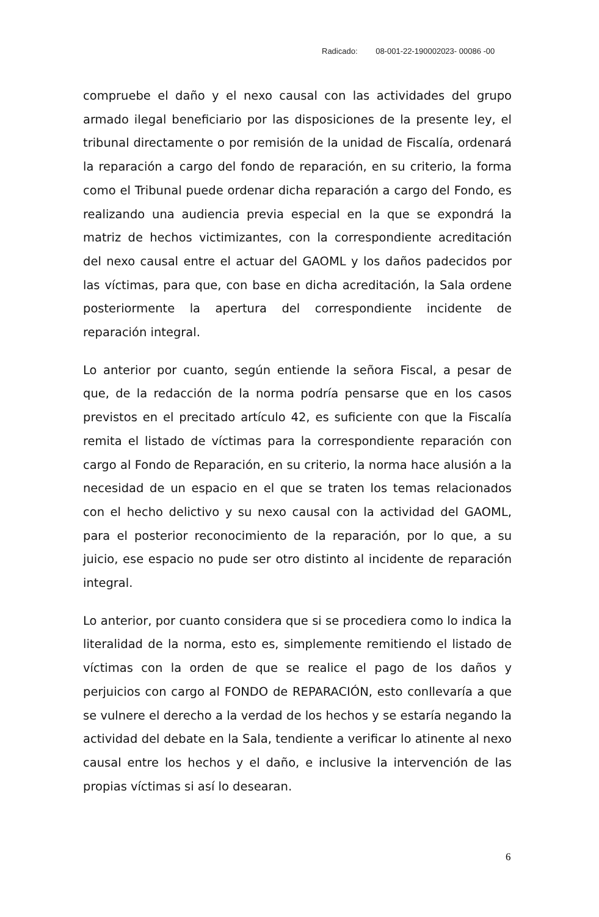Radicado: 08-001-22-190002023- 00086 -00
compruebe el daño y el nexo causal con las actividades del grupo armado ilegal beneficiario por las disposiciones de la presente ley, el tribunal directamente o por remisión de la unidad de Fiscalía, ordenará la reparación a cargo del fondo de reparación, en su criterio, la forma como el Tribunal puede ordenar dicha reparación a cargo del Fondo, es realizando una audiencia previa especial en la que se expondrá la matriz de hechos victimizantes, con la correspondiente acreditación del nexo causal entre el actuar del GAOML y los daños padecidos por las víctimas, para que, con base en dicha acreditación, la Sala ordene posteriormente la apertura del correspondiente incidente de reparación integral.
Lo anterior por cuanto, según entiende la señora Fiscal, a pesar de que, de la redacción de la norma podría pensarse que en los casos previstos en el precitado artículo 42, es suficiente con que la Fiscalía remita el listado de víctimas para la correspondiente reparación con cargo al Fondo de Reparación, en su criterio, la norma hace alusión a la necesidad de un espacio en el que se traten los temas relacionados con el hecho delictivo y su nexo causal con la actividad del GAOML, para el posterior reconocimiento de la reparación, por lo que, a su juicio, ese espacio no pude ser otro distinto al incidente de reparación integral.
Lo anterior, por cuanto considera que si se procediera como lo indica la literalidad de la norma, esto es, simplemente remitiendo el listado de víctimas con la orden de que se realice el pago de los daños y perjuicios con cargo al FONDO de REPARACIÓN, esto conllevaría a que se vulnere el derecho a la verdad de los hechos y se estaría negando la actividad del debate en la Sala, tendiente a verificar lo atinente al nexo causal entre los hechos y el daño, e inclusive la intervención de las propias víctimas si así lo desearan.
6